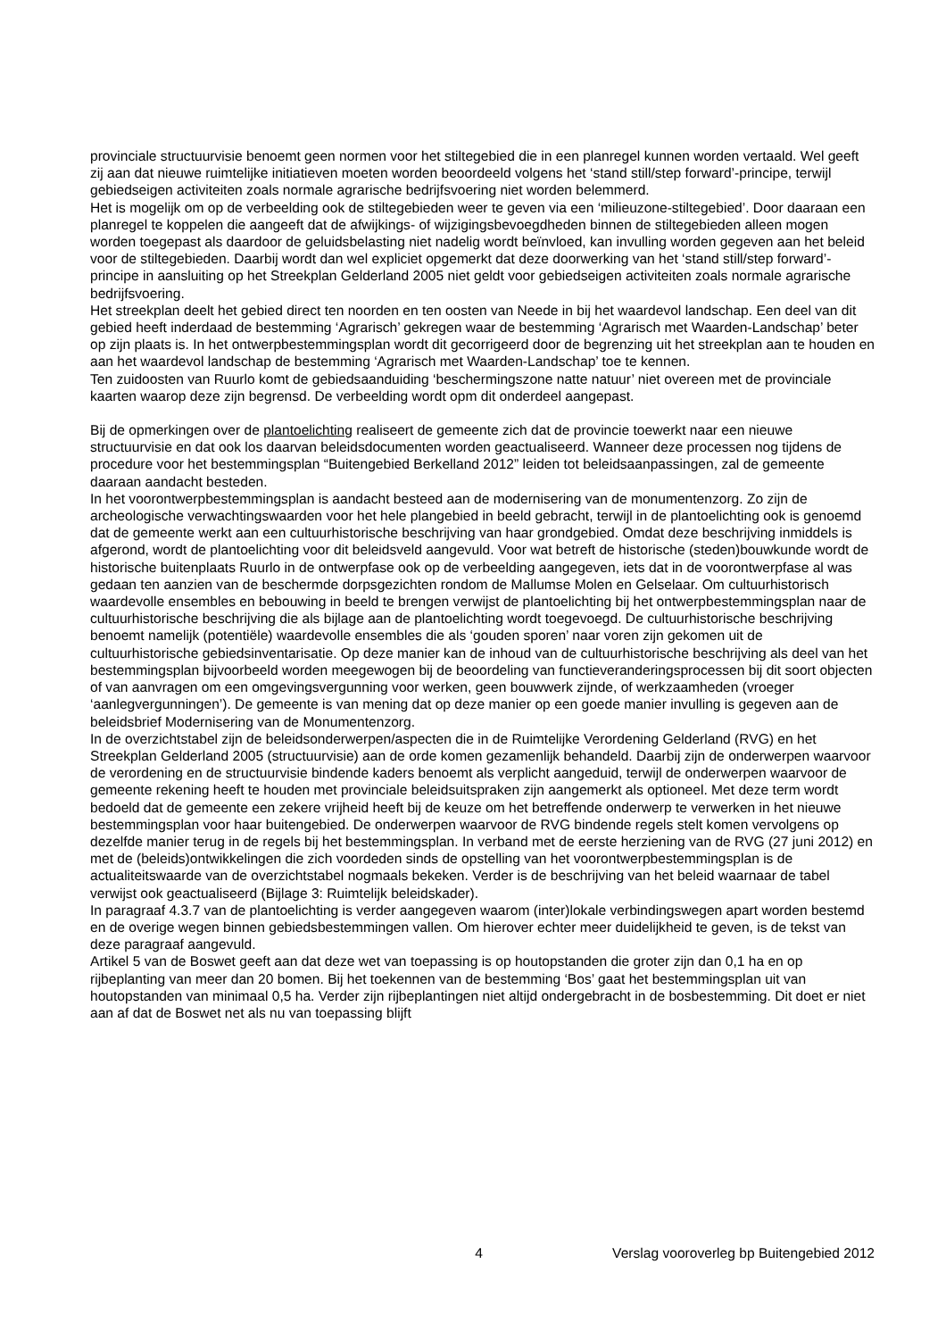provinciale structuurvisie benoemt geen normen voor het stiltegebied die in een planregel kunnen worden vertaald. Wel geeft zij aan dat nieuwe ruimtelijke initiatieven moeten worden beoordeeld volgens het ‘stand still/step forward’-principe, terwijl gebiedseigen activiteiten zoals normale agrarische bedrijfsvoering niet worden belemmerd.
Het is mogelijk om op de verbeelding ook de stiltegebieden weer te geven via een ‘milieuzone-stiltegebied’. Door daaraan een planregel te koppelen die aangeeft dat de afwijkings- of wijzigingsbevoegdheden binnen de stiltegebieden alleen mogen worden toegepast als daardoor de geluidsbelasting niet nadelig wordt beïnvloed, kan invulling worden gegeven aan het beleid voor de stiltegebieden. Daarbij wordt dan wel expliciet opgemerkt dat deze doorwerking van het ‘stand still/step forward’-principe in aansluiting op het Streekplan Gelderland 2005 niet geldt voor gebiedseigen activiteiten zoals normale agrarische bedrijfsvoering.
Het streekplan deelt het gebied direct ten noorden en ten oosten van Neede in bij het waardevol landschap. Een deel van dit gebied heeft inderdaad de bestemming ‘Agrarisch’ gekregen waar de bestemming ‘Agrarisch met Waarden-Landschap’ beter op zijn plaats is. In het ontwerpbestemmingsplan wordt dit gecorrigeerd door de begrenzing uit het streekplan aan te houden en aan het waardevol landschap de bestemming ‘Agrarisch met Waarden-Landschap’ toe te kennen.
Ten zuidoosten van Ruurlo komt de gebiedsaanduiding ‘beschermingszone natte natuur’ niet overeen met de provinciale kaarten waarop deze zijn begrensd. De verbeelding wordt opm dit onderdeel aangepast.
Bij de opmerkingen over de plantoelichting realiseert de gemeente zich dat de provincie toewerkt naar een nieuwe structuurvisie en dat ook los daarvan beleidsdocumenten worden geactualiseerd. Wanneer deze processen nog tijdens de procedure voor het bestemmingsplan “Buitengebied Berkelland 2012” leiden tot beleidsaanpassingen, zal de gemeente daaraan aandacht besteden.
In het voorontwerpbestemmingsplan is aandacht besteed aan de modernisering van de monumentenzorg. Zo zijn de archeologische verwachtingswaarden voor het hele plangebied in beeld gebracht, terwijl in de plantoelichting ook is genoemd dat de gemeente werkt aan een cultuurhistorische beschrijving van haar grondgebied. Omdat deze beschrijving inmiddels is afgerond, wordt de plantoelichting voor dit beleidsveld aangevuld. Voor wat betreft de historische (steden)bouwkunde wordt de historische buitenplaats Ruurlo in de ontwerpfase ook op de verbeelding aangegeven, iets dat in de voorontwerpfase al was gedaan ten aanzien van de beschermde dorpsgezichten rondom de Mallumse Molen en Gelselaar. Om cultuurhistorisch waardevolle ensembles en bebouwing in beeld te brengen verwijst de plantoelichting bij het ontwerpbestemmingsplan naar de cultuurhistorische beschrijving die als bijlage aan de plantoelichting wordt toegevoegd. De cultuurhistorische beschrijving benoemt namelijk (potentiële) waardevolle ensembles die als ‘gouden sporen’ naar voren zijn gekomen uit de cultuurhistorische gebiedsinventarisatie. Op deze manier kan de inhoud van de cultuurhistorische beschrijving als deel van het bestemmingsplan bijvoorbeeld worden meegewogen bij de beoordeling van functieveranderingsprocessen bij dit soort objecten of van aanvragen om een omgevingsvergunning voor werken, geen bouwwerk zijnde, of werkzaamheden (vroeger ‘aanlegvergunningen’). De gemeente is van mening dat op deze manier op een goede manier invulling is gegeven aan de beleidsbrief Modernisering van de Monumentenzorg.
In de overzichtstabel zijn de beleidsonderwerpen/aspecten die in de Ruimtelijke Verordening Gelderland (RVG) en het Streekplan Gelderland 2005 (structuurvisie) aan de orde komen gezamenlijk behandeld. Daarbij zijn de onderwerpen waarvoor de verordening en de structuurvisie bindende kaders benoemt als verplicht aangeduid, terwijl de onderwerpen waarvoor de gemeente rekening heeft te houden met provinciale beleidsuitspraken zijn aangemerkt als optioneel. Met deze term wordt bedoeld dat de gemeente een zekere vrijheid heeft bij de keuze om het betreffende onderwerp te verwerken in het nieuwe bestemmingsplan voor haar buitengebied. De onderwerpen waarvoor de RVG bindende regels stelt komen vervolgens op dezelfde manier terug in de regels bij het bestemmingsplan. In verband met de eerste herziening van de RVG (27 juni 2012) en met de (beleids)ontwikkelingen die zich voordeden sinds de opstelling van het voorontwerpbestemmingsplan is de actualiteitswaarde van de overzichtstabel nogmaals bekeken. Verder is de beschrijving van het beleid waarnaar de tabel verwijst ook geactualiseerd (Bijlage 3: Ruimtelijk beleidskader).
In paragraaf 4.3.7 van de plantoelichting is verder aangegeven waarom (inter)lokale verbindingswegen apart worden bestemd en de overige wegen binnen gebiedsbestemmingen vallen. Om hierover echter meer duidelijkheid te geven, is de tekst van deze paragraaf aangevuld.
Artikel 5 van de Boswet geeft aan dat deze wet van toepassing is op houtopstanden die groter zijn dan 0,1 ha en op rijbeplanting van meer dan 20 bomen. Bij het toekennen van de bestemming ‘Bos’ gaat het bestemmingsplan uit van houtopstanden van minimaal 0,5 ha. Verder zijn rijbeplantingen niet altijd ondergebracht in de bosbestemming. Dit doet er niet aan af dat de Boswet net als nu van toepassing blijft
4 Verslag vooroverleg bp Buitengebied 2012